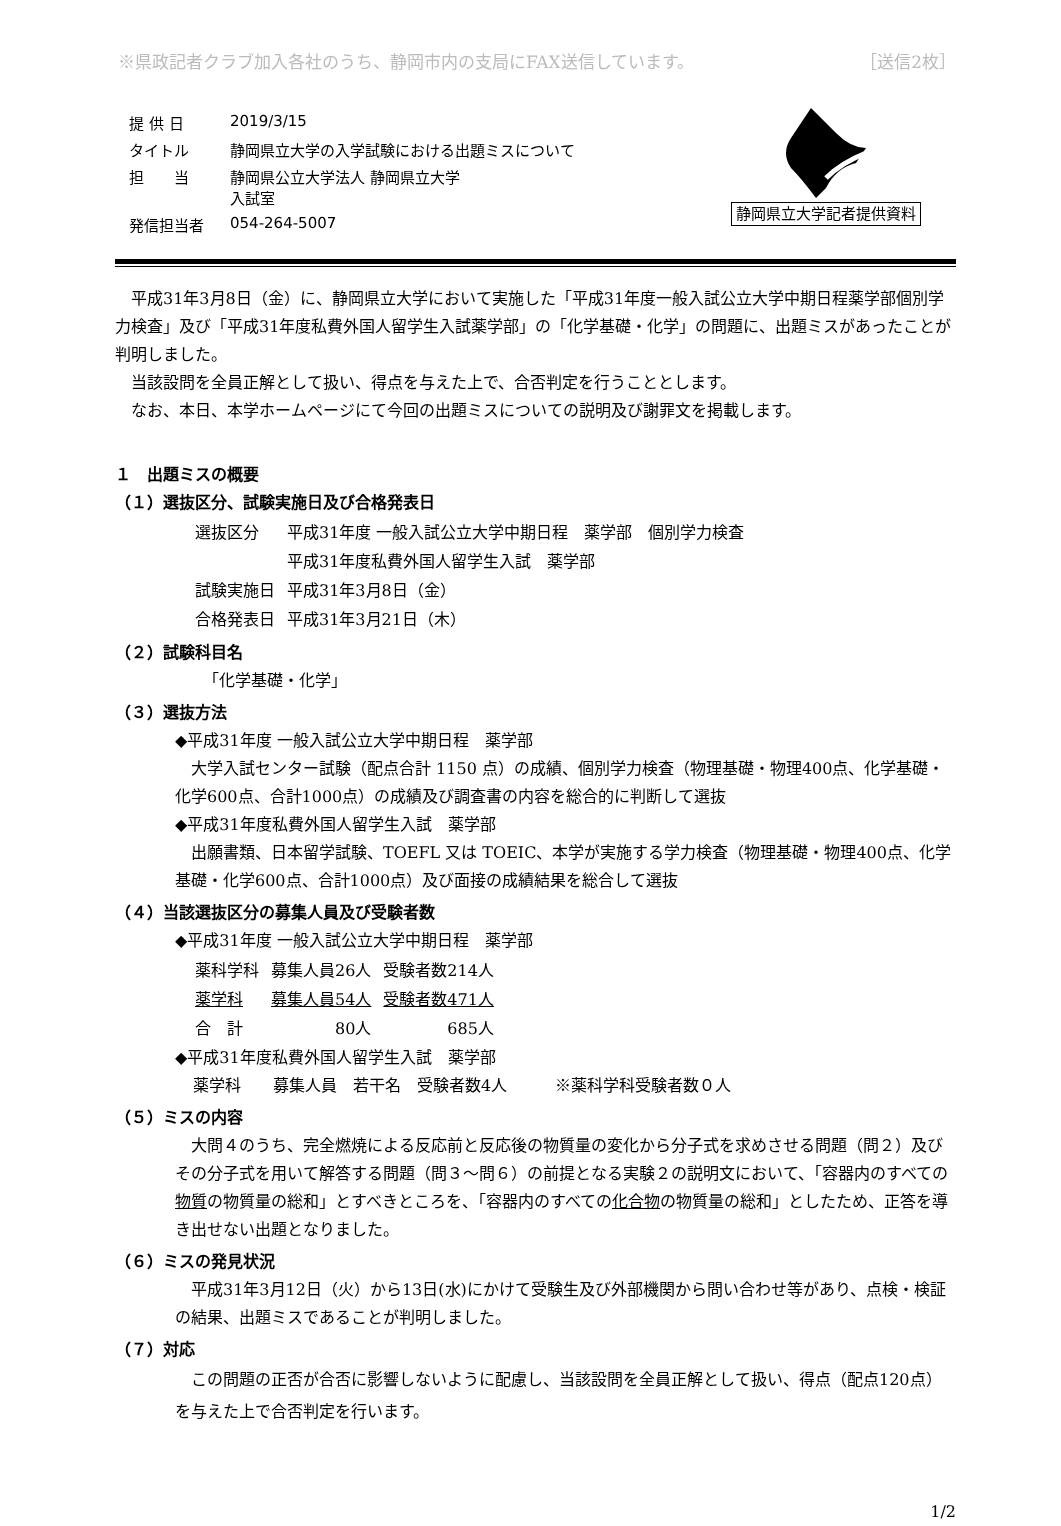※県政記者クラブ加入各社のうち、静岡市内の支局にFAX送信しています。 ［送信2枚］
| 提 供 日 | 2019/3/15 |
| タイトル | 静岡県立大学の入学試験における出題ミスについて |
| 担 当 | 静岡県公立大学法人 静岡県立大学 入試室 |
| 発信担当者 | 054-264-5007 |
静岡県立大学記者提供資料
平成31年3月8日（金）に、静岡県立大学において実施した「平成31年度一般入試公立大学中期日程薬学部個別学力検査」及び「平成31年度私費外国人留学生入試薬学部」の「化学基礎・化学」の問題に、出題ミスがあったことが判明しました。
当該設問を全員正解として扱い、得点を与えた上で、合否判定を行うこととします。
なお、本日、本学ホームページにて今回の出題ミスについての説明及び謝罪文を掲載します。
１　出題ミスの概要
（１）選抜区分、試験実施日及び合格発表日
| 選抜区分 | 平成31年度 一般入試公立大学中期日程 薬学部 個別学力検査 |
| | 平成31年度私費外国人留学生入試 薬学部 |
| 試験実施日 | 平成31年3月8日（金） |
| 合格発表日 | 平成31年3月21日（木） |
（２）試験科目名
「化学基礎・化学」
（３）選抜方法
◆平成31年度 一般入試公立大学中期日程　薬学部
大学入試センター試験（配点合計 1150 点）の成績、個別学力検査（物理基礎・物理400点、化学基礎・化学600点、合計1000点）の成績及び調査書の内容を総合的に判断して選抜
◆平成31年度私費外国人留学生入試　薬学部
出願書類、日本留学試験、TOEFL 又は TOEIC、本学が実施する学力検査（物理基礎・物理400点、化学基礎・化学600点、合計1000点）及び面接の成績結果を総合して選抜
（４）当該選抜区分の募集人員及び受験者数
◆平成31年度 一般入試公立大学中期日程　薬学部
| 薬科学科 | 募集人員26人 | 受験者数214人 |
| 薬学科 | 募集人員54人 | 受験者数471人 |
| 合 計 | 80人 | 685人 |
◆平成31年度私費外国人留学生入試　薬学部
薬学科　　募集人員　若干名　受験者数4人　　　※薬科学科受験者数０人
（５）ミスの内容
大問４のうち、完全燃焼による反応前と反応後の物質量の変化から分子式を求めさせる問題（問２）及びその分子式を用いて解答する問題（問３～問６）の前提となる実験２の説明文において、「容器内のすべての物質の物質量の総和」とすべきところを、「容器内のすべての化合物の物質量の総和」としたため、正答を導き出せない出題となりました。
（６）ミスの発見状況
平成31年3月12日（火）から13日(水)にかけて受験生及び外部機関から問い合わせ等があり、点検・検証の結果、出題ミスであることが判明しました。
（７）対応
この問題の正否が合否に影響しないように配慮し、当該設問を全員正解として扱い、得点（配点120点）を与えた上で合否判定を行います。
1/2